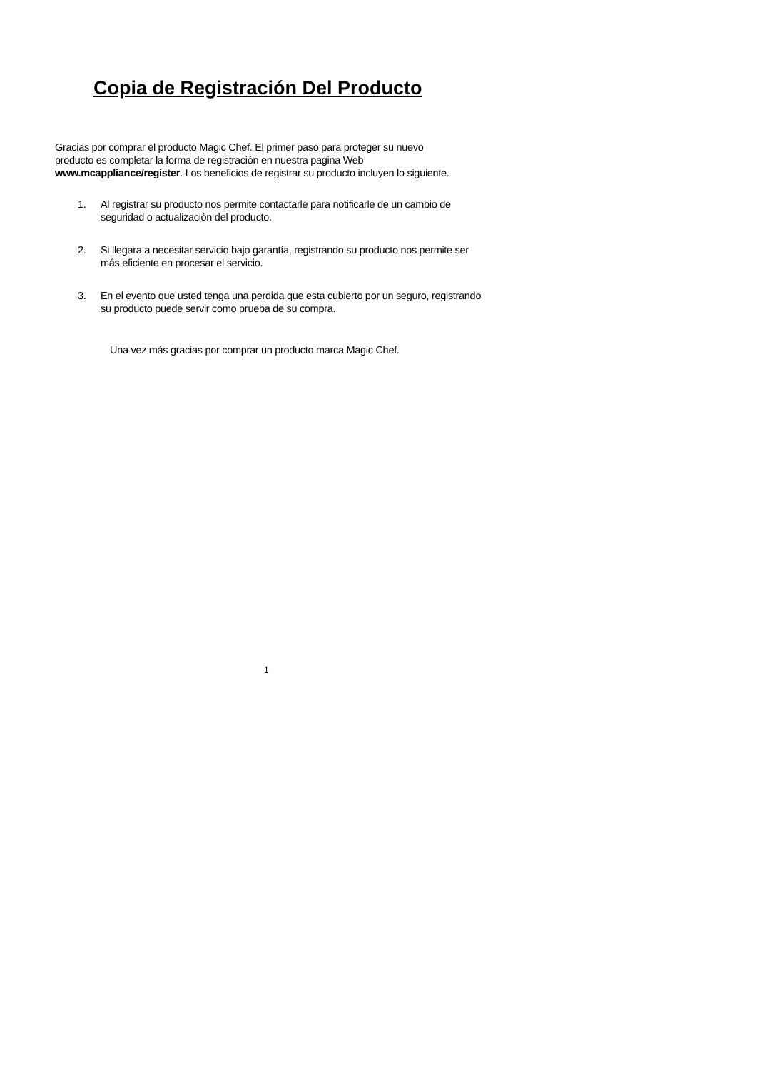Copia de Registración Del Producto
Gracias por comprar el producto Magic Chef. El primer paso para proteger su nuevo
producto es completar la forma de registración en nuestra pagina Web
www.mcappliance/register. Los beneficios de registrar su producto incluyen lo siguiente.
1. Al registrar su producto nos permite contactarle para notificarle de un cambio de seguridad o actualización del producto.
2. Si llegara a necesitar servicio bajo garantía, registrando su producto nos permite ser más eficiente en procesar el servicio.
3. En el evento que usted tenga una perdida que esta cubierto por un seguro, registrando su producto puede servir como prueba de su compra.
Una vez más gracias por comprar un producto marca Magic Chef.
1